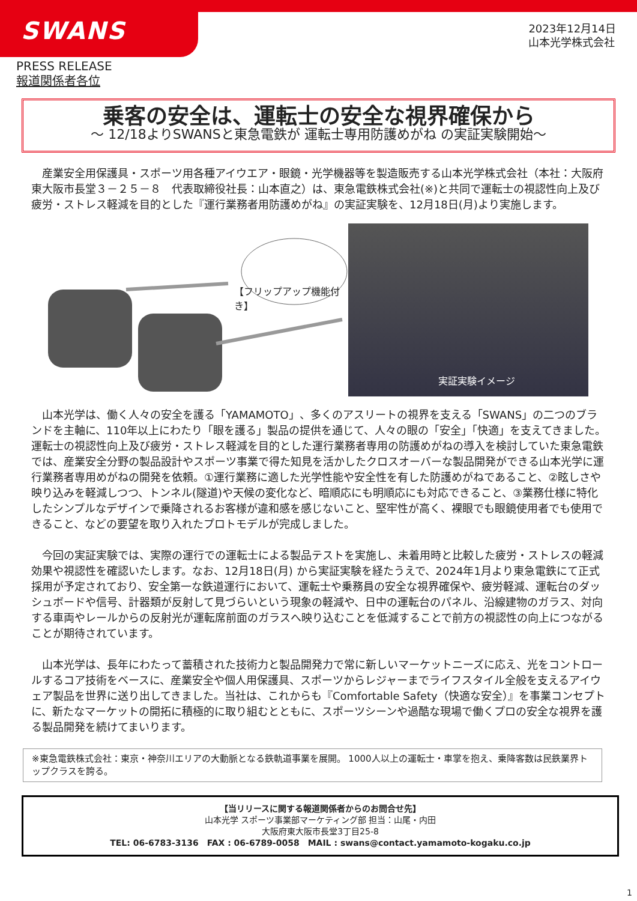SWANS
2023年12月14日
山本光学株式会社
PRESS RELEASE
報道関係者各位
乗客の安全は、運転士の安全な視界確保から
～ 12/18よりSWANSと東急電鉄が 運転士専用防護めがね の実証実験開始～
　産業安全用保護具・スポーツ用各種アイウエア・眼鏡・光学機器等を製造販売する山本光学株式会社（本社：大阪府東大阪市長堂３－２５－８　代表取締役社長：山本直之）は、東急電鉄株式会社(※)と共同で運転士の視認性向上及び疲労・ストレス軽減を目的とした『運行業務者用防護めがね』の実証実験を、12月18日(月)より実施します。
【フリップアップ機能付き】
実証実験イメージ
　山本光学は、働く人々の安全を護る「YAMAMOTO」、多くのアスリートの視界を支える「SWANS」の二つのブランドを主軸に、110年以上にわたり「眼を護る」製品の提供を通じて、人々の眼の「安全」「快適」を支えてきました。運転士の視認性向上及び疲労・ストレス軽減を目的とした運行業務者専用の防護めがねの導入を検討していた東急電鉄では、産業安全分野の製品設計やスポーツ事業で得た知見を活かしたクロスオーバーな製品開発ができる山本光学に運行業務者専用めがねの開発を依頼。①運行業務に適した光学性能や安全性を有した防護めがねであること、②眩しさや映り込みを軽減しつつ、トンネル(隧道)や天候の変化など、暗順応にも明順応にも対応できること、③業務仕様に特化したシンプルなデザインで乗降されるお客様が違和感を感じないこと、堅牢性が高く、裸眼でも眼鏡使用者でも使用できること、などの要望を取り入れたプロトモデルが完成しました。
　今回の実証実験では、実際の運行での運転士による製品テストを実施し、未着用時と比較した疲労・ストレスの軽減効果や視認性を確認いたします。なお、12月18日(月) から実証実験を経たうえで、2024年1月より東急電鉄にて正式採用が予定されており、安全第一な鉄道運行において、運転士や乗務員の安全な視界確保や、疲労軽減、運転台のダッシュボードや信号、計器類が反射して見づらいという現象の軽減や、日中の運転台のパネル、沿線建物のガラス、対向する車両やレールからの反射光が運転席前面のガラスへ映り込むことを低減することで前方の視認性の向上につながることが期待されています。
　山本光学は、長年にわたって蓄積された技術力と製品開発力で常に新しいマーケットニーズに応え、光をコントロールするコア技術をベースに、産業安全や個人用保護具、スポーツからレジャーまでライフスタイル全般を支えるアイウェア製品を世界に送り出してきました。当社は、これからも『Comfortable Safety（快適な安全）』を事業コンセプトに、新たなマーケットの開拓に積極的に取り組むとともに、スポーツシーンや過酷な現場で働くプロの安全な視界を護る製品開発を続けてまいります。
※東急電鉄株式会社：東京・神奈川エリアの大動脈となる鉄軌道事業を展開。 1000人以上の運転士・車掌を抱え、乗降客数は民鉄業界トップクラスを誇る。
【当リリースに関する報道関係者からのお問合せ先】
山本光学 スポーツ事業部マーケティング部 担当：山尾・内田
大阪府東大阪市長堂3丁目25-8
TEL: 06-6783-3136　FAX : 06-6789-0058　MAIL : swans@contact.yamamoto-kogaku.co.jp
1